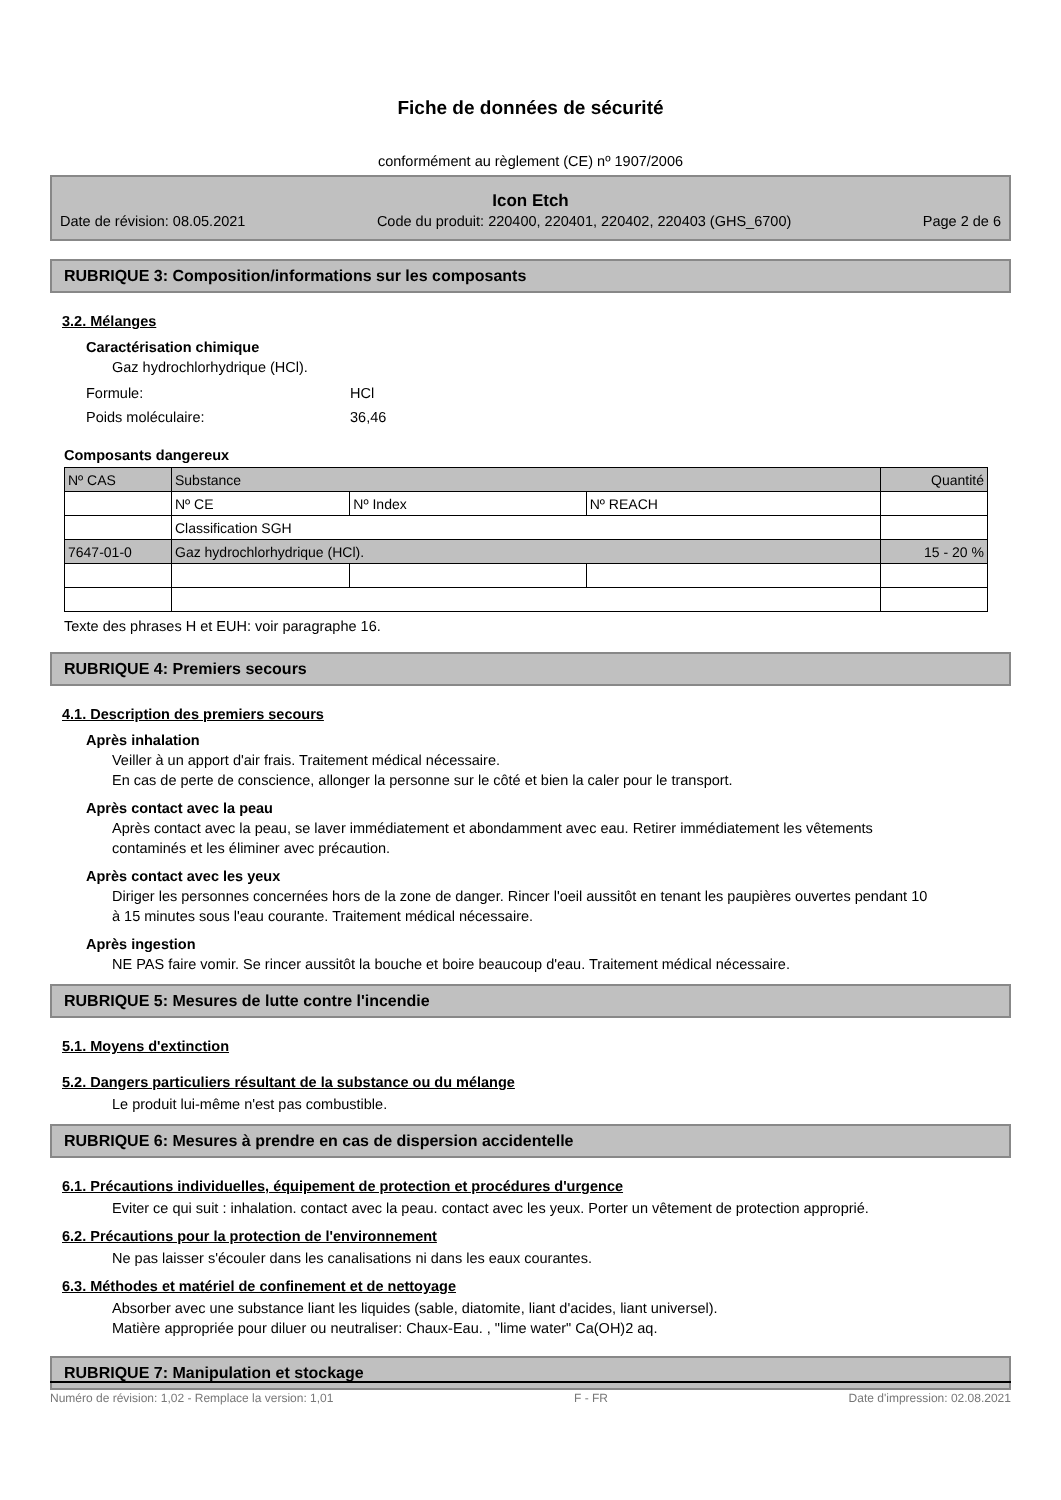Fiche de données de sécurité
conformément au règlement (CE) nº 1907/2006
Icon Etch
Date de révision: 08.05.2021 Code du produit: 220400, 220401, 220402, 220403 (GHS_6700) Page 2 de 6
RUBRIQUE 3: Composition/informations sur les composants
3.2. Mélanges
Caractérisation chimique
Gaz hydrochlorhydrique (HCl).
Formule: HCl
Poids moléculaire: 36,46
Composants dangereux
| Nº CAS | Substance | | | Quantité |
| | Nº CE | Nº Index | Nº REACH | |
| | Classification SGH | | | |
| 7647-01-0 | Gaz hydrochlorhydrique (HCl). | | | 15 - 20 % |
Texte des phrases H et EUH: voir paragraphe 16.
RUBRIQUE 4: Premiers secours
4.1. Description des premiers secours
Après inhalation
Veiller à un apport d'air frais. Traitement médical nécessaire.
En cas de perte de conscience, allonger la personne sur le côté et bien la caler pour le transport.
Après contact avec la peau
Après contact avec la peau, se laver immédiatement et abondamment avec eau. Retirer immédiatement les vêtements contaminés et les éliminer avec précaution.
Après contact avec les yeux
Diriger les personnes concernées hors de la zone de danger. Rincer l'oeil aussitôt en tenant les paupières ouvertes pendant 10 à 15 minutes sous l'eau courante. Traitement médical nécessaire.
Après ingestion
NE PAS faire vomir. Se rincer aussitôt la bouche et boire beaucoup d'eau. Traitement médical nécessaire.
RUBRIQUE 5: Mesures de lutte contre l'incendie
5.1. Moyens d'extinction
5.2. Dangers particuliers résultant de la substance ou du mélange
Le produit lui-même n'est pas combustible.
RUBRIQUE 6: Mesures à prendre en cas de dispersion accidentelle
6.1. Précautions individuelles, équipement de protection et procédures d'urgence
Eviter ce qui suit : inhalation. contact avec la peau. contact avec les yeux. Porter un vêtement de protection approprié.
6.2. Précautions pour la protection de l'environnement
Ne pas laisser s'écouler dans les canalisations ni dans les eaux courantes.
6.3. Méthodes et matériel de confinement et de nettoyage
Absorber avec une substance liant les liquides (sable, diatomite, liant d'acides, liant universel).
Matière appropriée pour diluer ou neutraliser: Chaux-Eau. , "lime water" Ca(OH)2 aq.
RUBRIQUE 7: Manipulation et stockage
Numéro de révision: 1,02 - Remplace la version: 1,01 F - FR Date d'impression: 02.08.2021